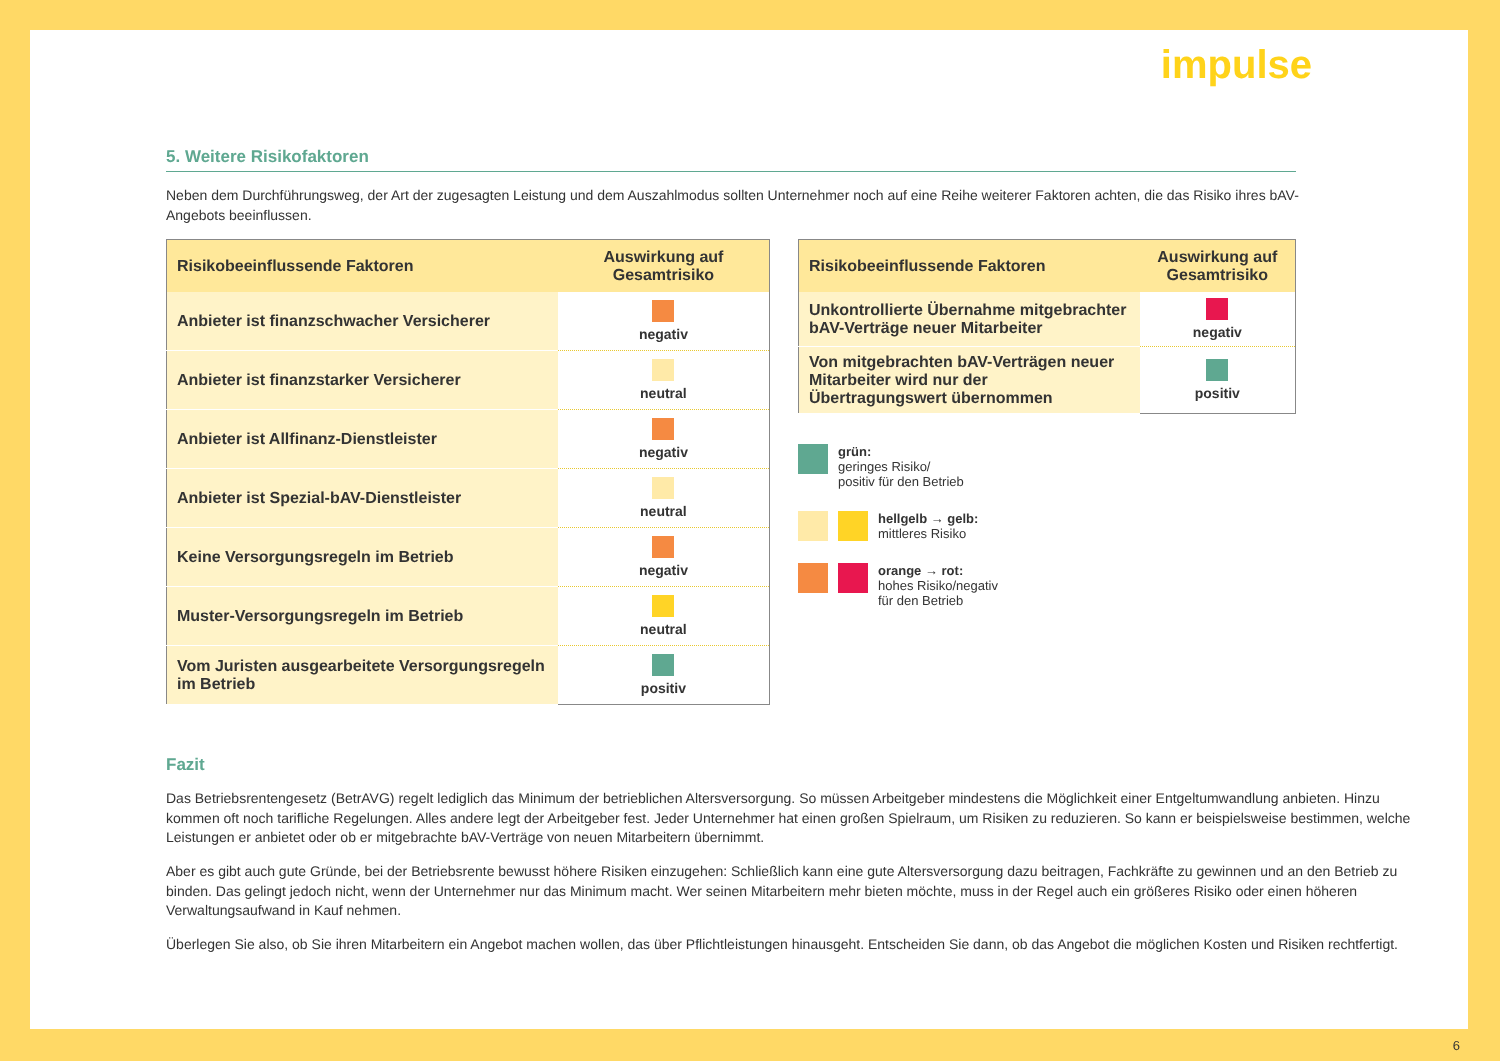impulse
5. Weitere Risikofaktoren
Neben dem Durchführungsweg, der Art der zugesagten Leistung und dem Auszahlmodus sollten Unternehmer noch auf eine Reihe weiterer Faktoren achten, die das Risiko ihres bAV-Angebots beeinflussen.
| Risikobeeinflussende Faktoren | Auswirkung auf Gesamtrisiko |
| --- | --- |
| Anbieter ist finanzschwacher Versicherer | negativ |
| Anbieter ist finanzstarker Versicherer | neutral |
| Anbieter ist Allfinanz-Dienstleister | negativ |
| Anbieter ist Spezial-bAV-Dienstleister | neutral |
| Keine Versorgungsregeln im Betrieb | negativ |
| Muster-Versorgungsregeln im Betrieb | neutral |
| Vom Juristen ausgearbeitete Versorgungsregeln im Betrieb | positiv |
| Risikobeeinflussende Faktoren | Auswirkung auf Gesamtrisiko |
| --- | --- |
| Unkontrollierte Übernahme mitgebrachter bAV-Verträge neuer Mitarbeiter | negativ |
| Von mitgebrachten bAV-Verträgen neuer Mitarbeiter wird nur der Übertragungswert übernommen | positiv |
grün:
geringes Risiko/
positiv für den Betrieb
hellgelb → gelb:
mittleres Risiko
orange → rot:
hohes Risiko/negativ
für den Betrieb
Fazit
Das Betriebsrentengesetz (BetrAVG) regelt lediglich das Minimum der betrieblichen Altersversorgung. So müssen Arbeitgeber mindestens die Möglichkeit einer Entgeltumwandlung anbieten. Hinzu kommen oft noch tarifliche Regelungen. Alles andere legt der Arbeitgeber fest. Jeder Unternehmer hat einen großen Spielraum, um Risiken zu reduzieren. So kann er beispielsweise bestimmen, welche Leistungen er anbietet oder ob er mitgebrachte bAV-Verträge von neuen Mitarbeitern übernimmt.
Aber es gibt auch gute Gründe, bei der Betriebsrente bewusst höhere Risiken einzugehen: Schließlich kann eine gute Altersversorgung dazu beitragen, Fachkräfte zu gewinnen und an den Betrieb zu binden. Das gelingt jedoch nicht, wenn der Unternehmer nur das Minimum macht. Wer seinen Mitarbeitern mehr bieten möchte, muss in der Regel auch ein größeres Risiko oder einen höheren Verwaltungsaufwand in Kauf nehmen.
Überlegen Sie also, ob Sie ihren Mitarbeitern ein Angebot machen wollen, das über Pflichtleistungen hinausgeht. Entscheiden Sie dann, ob das Angebot die möglichen Kosten und Risiken rechtfertigt.
6